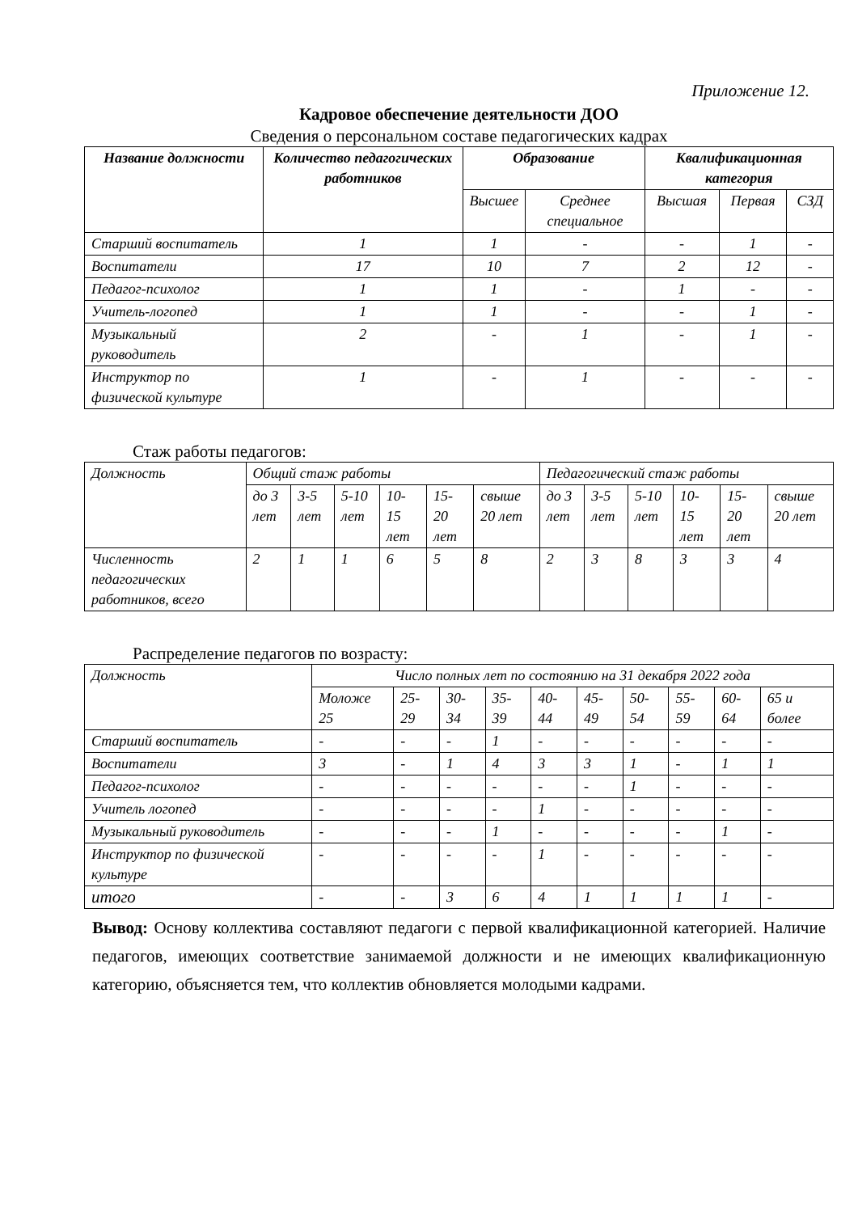Приложение 12.
Кадровое обеспечение деятельности ДОО
Сведения о персональном составе педагогических кадрах
| Название должности | Количество педагогических работников | Образование | | Квалификационная категория | | |
| --- | --- | --- | --- | --- | --- | --- |
| | | Высшее | Среднее специальное | Высшая | Первая | СЗД |
| Старший воспитатель | 1 | 1 | - | - | 1 | - |
| Воспитатели | 17 | 10 | 7 | 2 | 12 | - |
| Педагог-психолог | 1 | 1 | - | 1 | - | - |
| Учитель-логопед | 1 | 1 | - | - | 1 | - |
| Музыкальный руководитель | 2 | - | 1 | - | 1 | - |
| Инструктор по физической культуре | 1 | - | 1 | - | - | - |
Стаж работы педагогов:
| Должность | Общий стаж работы | | | | | | Педагогический стаж работы | | | | | |
| | до 3 лет | 3-5 лет | 5-10 лет | 10-15 лет | 15-20 лет | свыше 20 лет | до 3 лет | 3-5 лет | 5-10 лет | 10-15 лет | 15-20 лет | свыше 20 лет |
| Численность педагогических работников, всего | 2 | 1 | 1 | 6 | 5 | 8 | 2 | 3 | 8 | 3 | 3 | 4 |
Распределение педагогов по возрасту:
| Должность | Число полных лет по состоянию на 31 декабря 2022 года | | | | | | | | | |
| | Моложе 25 | 25-29 | 30-34 | 35-39 | 40-44 | 45-49 | 50-54 | 55-59 | 60-64 | 65 и более |
| Старший воспитатель | - | - | - | 1 | - | - | - | - | - | - |
| Воспитатели | 3 | - | 1 | 4 | 3 | 3 | 1 | - | 1 | 1 |
| Педагог-психолог | - | - | - | - | - | - | 1 | - | - | - |
| Учитель логопед | - | - | - | - | 1 | - | - | - | - | - |
| Музыкальный руководитель | - | - | - | 1 | - | - | - | - | 1 | - |
| Инструктор по физической культуре | - | - | - | - | 1 | - | - | - | - | - |
| итого | - | - | 3 | 6 | 4 | 1 | 1 | 1 | 1 | - |
Вывод: Основу коллектива составляют педагоги с первой квалификационной категорией. Наличие педагогов, имеющих соответствие занимаемой должности и не имеющих квалификационную категорию, объясняется тем, что коллектив обновляется молодыми кадрами.